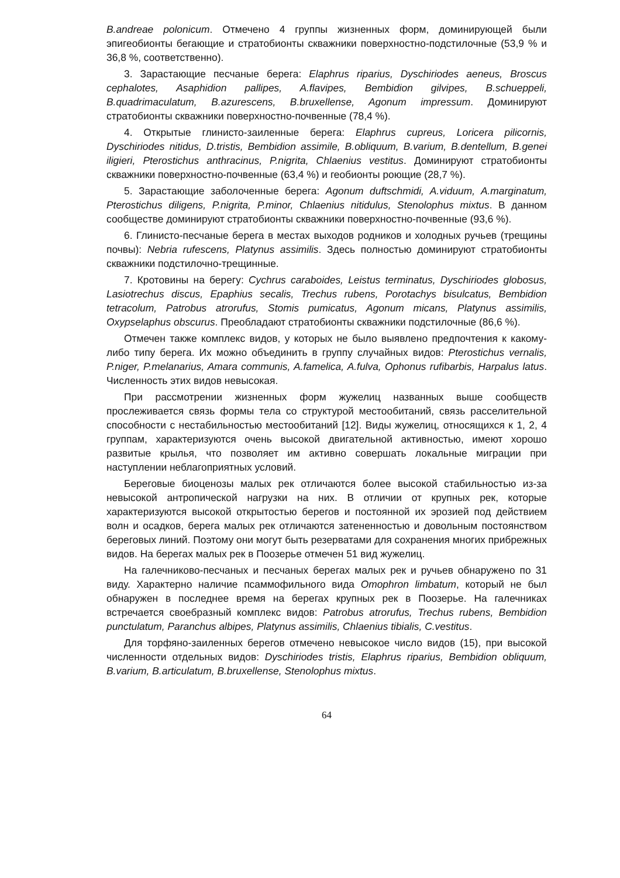B.andreae polonicum. Отмечено 4 группы жизненных форм, доминирующей были эпигеобионты бегающие и стратобионты скважники поверхностно-подстилочные (53,9 % и 36,8 %, соответственно).
3. Зарастающие песчаные берега: Elaphrus riparius, Dyschiriodes aeneus, Broscus cephalotes, Asaphidion pallipes, A.flavipes, Bembidion gilvipes, B.schueppeli, B.quadrimaculatum, B.azurescens, B.bruxellense, Agonum impressum. Доминируют стратобионты скважники поверхностно-почвенные (78,4 %).
4. Открытые глинисто-заиленные берега: Elaphrus cupreus, Loricera pilicornis, Dyschiriodes nitidus, D.tristis, Bembidion assimile, B.obliquum, B.varium, B.dentellum, B.genei iligieri, Pterostichus anthracinus, P.nigrita, Chlaenius vestitus. Доминируют стратобионты скважники поверхностно-почвенные (63,4 %) и геобионты роющие (28,7 %).
5. Зарастающие заболоченные берега: Agonum duftschmidi, A.viduum, A.marginatum, Pterostichus diligens, P.nigrita, P.minor, Chlaenius nitidulus, Stenolophus mixtus. В данном сообществе доминируют стратобионты скважники поверхностно-почвенные (93,6 %).
6. Глинисто-песчаные берега в местах выходов родников и холодных ручьев (трещины почвы): Nebria rufescens, Platynus assimilis. Здесь полностью доминируют стратобионты скважники подстилочно-трещинные.
7. Кротовины на берегу: Cychrus caraboides, Leistus terminatus, Dyschiriodes globosus, Lasiotrechus discus, Epaphius secalis, Trechus rubens, Porotachys bisulcatus, Bembidion tetracolum, Patrobus atrorufus, Stomis pumicatus, Agonum micans, Platynus assimilis, Oxypselaphus obscurus. Преобладают стратобионты скважники подстилочные (86,6 %).
Отмечен также комплекс видов, у которых не было выявлено предпочтения к какому-либо типу берега. Их можно объединить в группу случайных видов: Pterostichus vernalis, P.niger, P.melanarius, Amara communis, A.famelica, A.fulva, Ophonus rufibarbis, Harpalus latus. Численность этих видов невысокая.
При рассмотрении жизненных форм жужелиц названных выше сообществ прослеживается связь формы тела со структурой местообитаний, связь расселительной способности с нестабильностью местообитаний [12]. Виды жужелиц, относящихся к 1, 2, 4 группам, характеризуются очень высокой двигательной активностью, имеют хорошо развитые крылья, что позволяет им активно совершать локальные миграции при наступлении неблагоприятных условий.
Береговые биоценозы малых рек отличаются более высокой стабильностью из-за невысокой антропической нагрузки на них. В отличии от крупных рек, которые характеризуются высокой открытостью берегов и постоянной их эрозией под действием волн и осадков, берега малых рек отличаются затененностью и довольным постоянством береговых линий. Поэтому они могут быть резерватами для сохранения многих прибрежных видов. На берегах малых рек в Поозерье отмечен 51 вид жужелиц.
На галечниково-песчаных и песчаных берегах малых рек и ручьев обнаружено по 31 виду. Характерно наличие псаммофильного вида Omophron limbatum, который не был обнаружен в последнее время на берегах крупных рек в Поозерье. На галечниках встречается своебразный комплекс видов: Patrobus atrorufus, Trechus rubens, Bembidion punctulatum, Paranchus albipes, Platynus assimilis, Chlaenius tibialis, C.vestitus.
Для торфяно-заиленных берегов отмечено невысокое число видов (15), при высокой численности отдельных видов: Dyschiriodes tristis, Elaphrus riparius, Bembidion obliquum, B.varium, B.articulatum, B.bruxellense, Stenolophus mixtus.
64